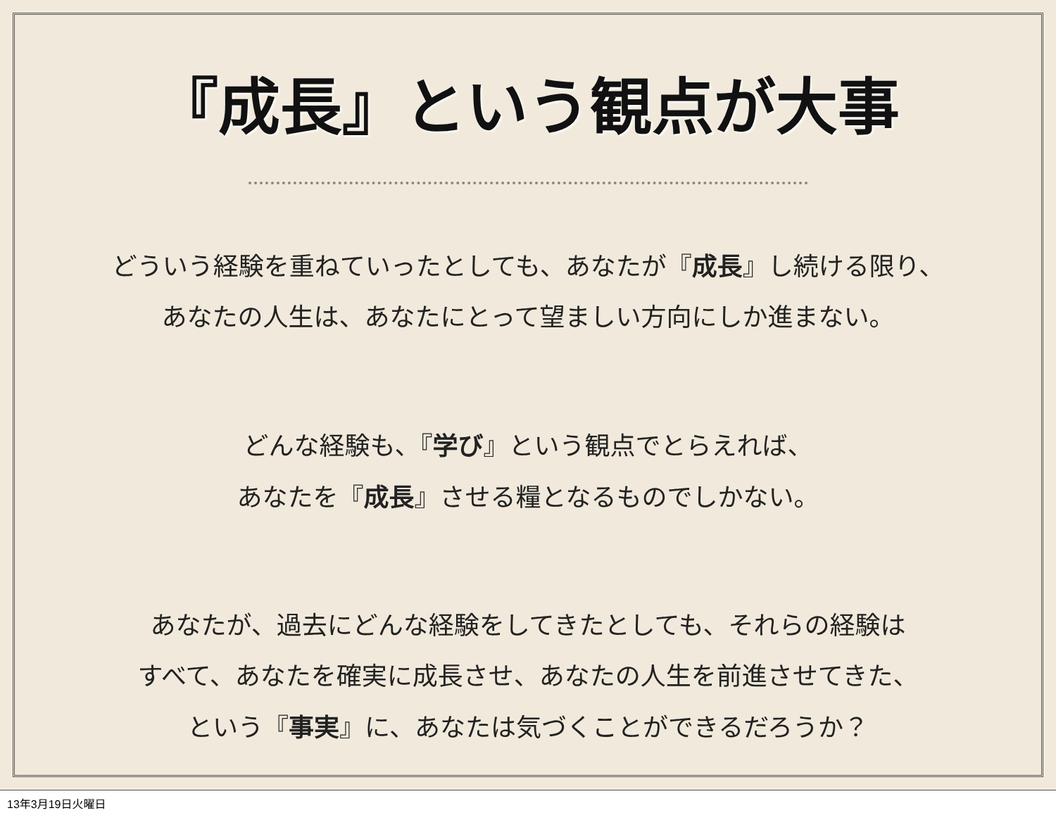『成長』という観点が大事
どういう経験を重ねていったとしても、あなたが『成長』し続ける限り、
あなたの人生は、あなたにとって望ましい方向にしか進まない。
どんな経験も、『学び』という観点でとらえれば、
あなたを『成長』させる糧となるものでしかない。
あなたが、過去にどんな経験をしてきたとしても、それらの経験は
すべて、あなたを確実に成長させ、あなたの人生を前進させてきた、
という『事実』に、あなたは気づくことができるだろうか？
13年3月19日火曜日